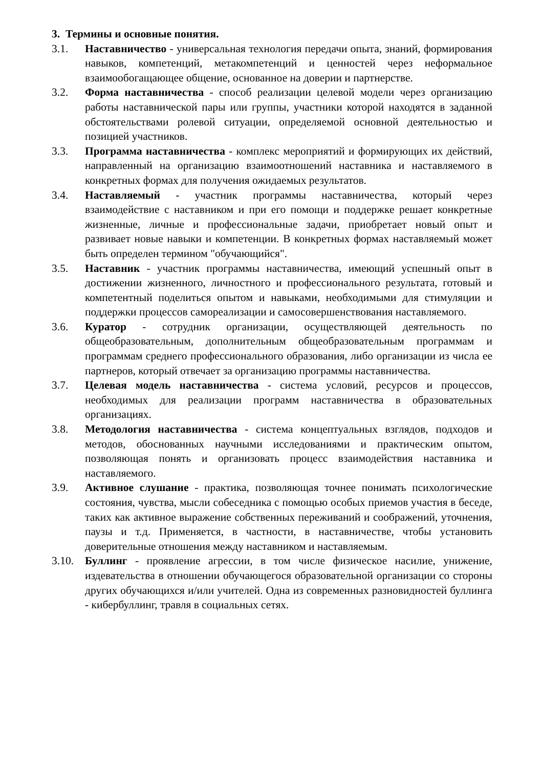3. Термины и основные понятия.
3.1. Наставничество - универсальная технология передачи опыта, знаний, формирования навыков, компетенций, метакомпетенций и ценностей через неформальное взаимообогащающее общение, основанное на доверии и партнерстве.
3.2. Форма наставничества - способ реализации целевой модели через организацию работы наставнической пары или группы, участники которой находятся в заданной обстоятельствами ролевой ситуации, определяемой основной деятельностью и позицией участников.
3.3. Программа наставничества - комплекс мероприятий и формирующих их действий, направленный на организацию взаимоотношений наставника и наставляемого в конкретных формах для получения ожидаемых результатов.
3.4. Наставляемый - участник программы наставничества, который через взаимодействие с наставником и при его помощи и поддержке решает конкретные жизненные, личные и профессиональные задачи, приобретает новый опыт и развивает новые навыки и компетенции. В конкретных формах наставляемый может быть определен термином "обучающийся".
3.5. Наставник - участник программы наставничества, имеющий успешный опыт в достижении жизненного, личностного и профессионального результата, готовый и компетентный поделиться опытом и навыками, необходимыми для стимуляции и поддержки процессов самореализации и самосовершенствования наставляемого.
3.6. Куратор - сотрудник организации, осуществляющей деятельность по общеобразовательным, дополнительным общеобразовательным программам и программам среднего профессионального образования, либо организации из числа ее партнеров, который отвечает за организацию программы наставничества.
3.7. Целевая модель наставничества - система условий, ресурсов и процессов, необходимых для реализации программ наставничества в образовательных организациях.
3.8. Методология наставничества - система концептуальных взглядов, подходов и методов, обоснованных научными исследованиями и практическим опытом, позволяющая понять и организовать процесс взаимодействия наставника и наставляемого.
3.9. Активное слушание - практика, позволяющая точнее понимать психологические состояния, чувства, мысли собеседника с помощью особых приемов участия в беседе, таких как активное выражение собственных переживаний и соображений, уточнения, паузы и т.д. Применяется, в частности, в наставничестве, чтобы установить доверительные отношения между наставником и наставляемым.
3.10. Буллинг - проявление агрессии, в том числе физическое насилие, унижение, издевательства в отношении обучающегося образовательной организации со стороны других обучающихся и/или учителей. Одна из современных разновидностей буллинга - кибербуллинг, травля в социальных сетях.